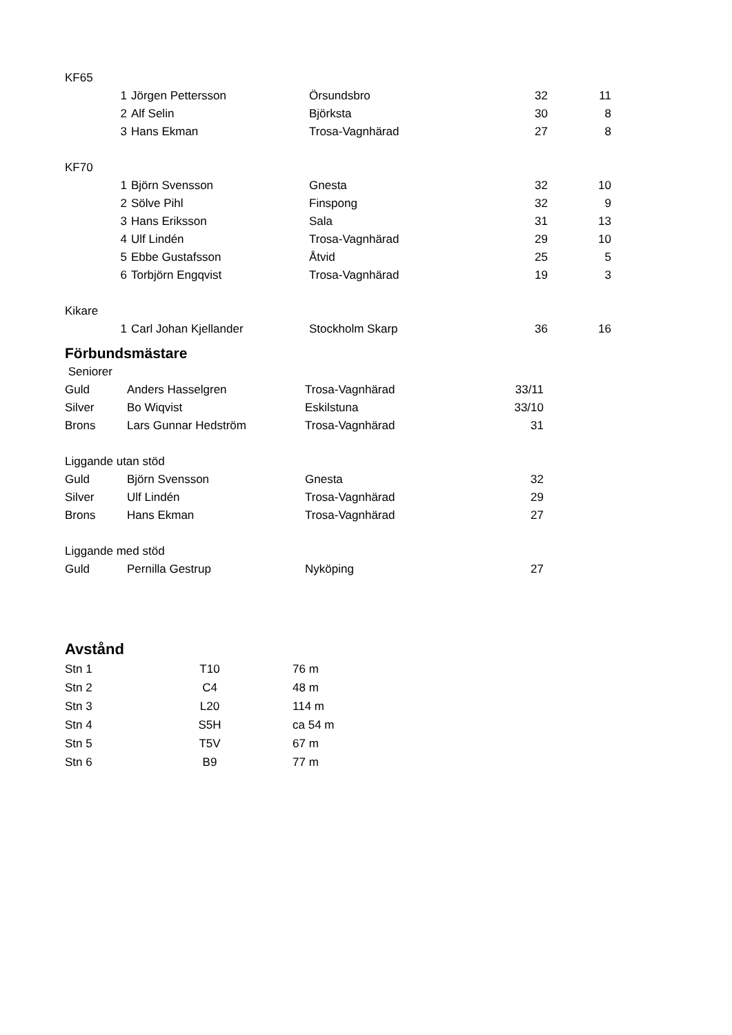| KF65 | | | | | |
| | 1 | Jörgen Pettersson | Örsundsbro | 32 | 11 |
| | 2 | Alf Selin | Björksta | 30 | 8 |
| | 3 | Hans Ekman | Trosa-Vagnhärad | 27 | 8 |
| KF70 | | | | | |
| | 1 | Björn Svensson | Gnesta | 32 | 10 |
| | 2 | Sölve Pihl | Finspong | 32 | 9 |
| | 3 | Hans Eriksson | Sala | 31 | 13 |
| | 4 | Ulf Lindén | Trosa-Vagnhärad | 29 | 10 |
| | 5 | Ebbe Gustafsson | Åtvid | 25 | 5 |
| | 6 | Torbjörn Engqvist | Trosa-Vagnhärad | 19 | 3 |
| Kikare | | | | | |
| | 1 | Carl Johan Kjellander | Stockholm Skarp | 36 | 16 |
Förbundsmästare
| Seniorer | | | |
| Guld | Anders Hasselgren | Trosa-Vagnhärad | 33/11 |
| Silver | Bo Wiqvist | Eskilstuna | 33/10 |
| Brons | Lars Gunnar Hedström | Trosa-Vagnhärad | 31 |
| Liggande utan stöd | | | |
| Guld | Björn Svensson | Gnesta | 32 |
| Silver | Ulf Lindén | Trosa-Vagnhärad | 29 |
| Brons | Hans Ekman | Trosa-Vagnhärad | 27 |
| Liggande med stöd | | | |
| Guld | Pernilla Gestrup | Nyköping | 27 |
Avstånd
| Stn 1 | T10 | 76 m |
| Stn 2 | C4 | 48 m |
| Stn 3 | L20 | 114 m |
| Stn 4 | S5H | ca 54 m |
| Stn 5 | T5V | 67 m |
| Stn 6 | B9 | 77 m |